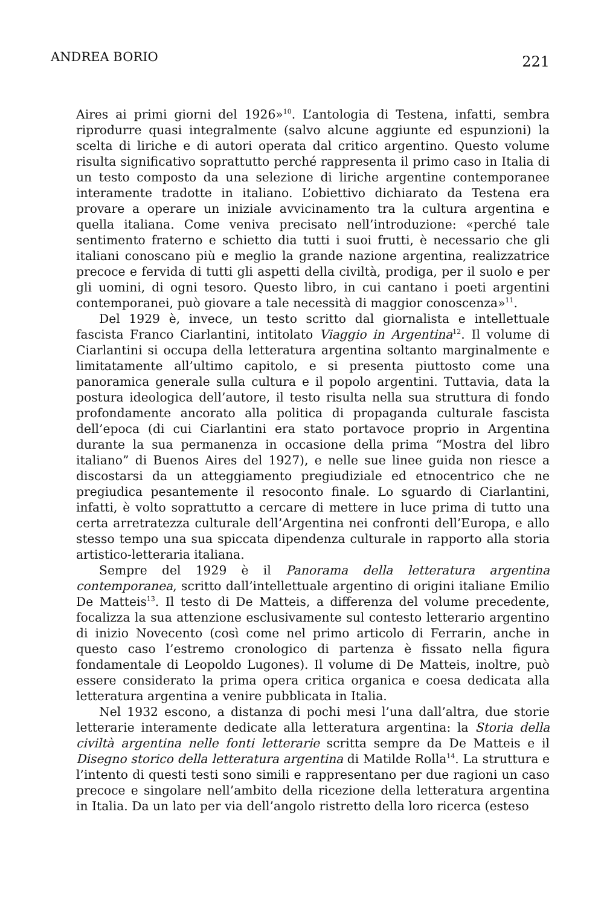ANDREA BORIO 221
Aires ai primi giorni del 1926»<sup>10</sup>. L’antologia di Testena, infatti, sembra riprodurre quasi integralmente (salvo alcune aggiunte ed espunzioni) la scelta di liriche e di autori operata dal critico argentino. Questo volume risulta significativo soprattutto perché rappresenta il primo caso in Italia di un testo composto da una selezione di liriche argentine contemporanee interamente tradotte in italiano. L’obiettivo dichiarato da Testena era provare a operare un iniziale avvicinamento tra la cultura argentina e quella italiana. Come veniva precisato nell’introduzione: «perché tale sentimento fraterno e schietto dia tutti i suoi frutti, è necessario che gli italiani conoscano più e meglio la grande nazione argentina, realizzatrice precoce e fervida di tutti gli aspetti della civiltà, prodiga, per il suolo e per gli uomini, di ogni tesoro. Questo libro, in cui cantano i poeti argentini contemporanei, può giovare a tale necessità di maggior conoscenza»<sup>11</sup>.
Del 1929 è, invece, un testo scritto dal giornalista e intellettuale fascista Franco Ciarlantini, intitolato Viaggio in Argentina<sup>12</sup>. Il volume di Ciarlantini si occupa della letteratura argentina soltanto marginalmente e limitatamente all’ultimo capitolo, e si presenta piuttosto come una panoramica generale sulla cultura e il popolo argentini. Tuttavia, data la postura ideologica dell’autore, il testo risulta nella sua struttura di fondo profondamente ancorato alla politica di propaganda culturale fascista dell’epoca (di cui Ciarlantini era stato portavoce proprio in Argentina durante la sua permanenza in occasione della prima “Mostra del libro italiano” di Buenos Aires del 1927), e nelle sue linee guida non riesce a discostarsi da un atteggiamento pregiudiziale ed etnocentrico che ne pregiudica pesantemente il resoconto finale. Lo sguardo di Ciarlantini, infatti, è volto soprattutto a cercare di mettere in luce prima di tutto una certa arretratezza culturale dell’Argentina nei confronti dell’Europa, e allo stesso tempo una sua spiccata dipendenza culturale in rapporto alla storia artistico-letteraria italiana.
Sempre del 1929 è il Panorama della letteratura argentina contemporanea, scritto dall’intellettuale argentino di origini italiane Emilio De Matteis<sup>13</sup>. Il testo di De Matteis, a differenza del volume precedente, focalizza la sua attenzione esclusivamente sul contesto letterario argentino di inizio Novecento (così come nel primo articolo di Ferrarin, anche in questo caso l’estremo cronologico di partenza è fissato nella figura fondamentale di Leopoldo Lugones). Il volume di De Matteis, inoltre, può essere considerato la prima opera critica organica e coesa dedicata alla letteratura argentina a venire pubblicata in Italia.
Nel 1932 escono, a distanza di pochi mesi l’una dall’altra, due storie letterarie interamente dedicate alla letteratura argentina: la Storia della civiltà argentina nelle fonti letterarie scritta sempre da De Matteis e il Disegno storico della letteratura argentina di Matilde Rolla<sup>14</sup>. La struttura e l’intento di questi testi sono simili e rappresentano per due ragioni un caso precoce e singolare nell’ambito della ricezione della letteratura argentina in Italia. Da un lato per via dell’angolo ristretto della loro ricerca (esteso